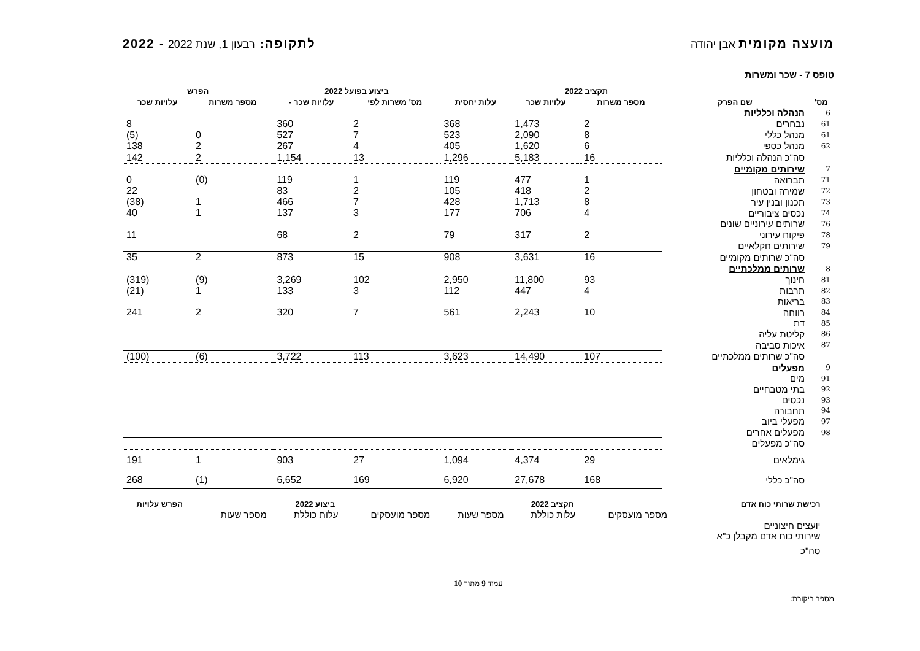מועצה מקומית אבן יהודה לתקופה: רבעון 1, שנת 2022 - 2022
טופס 7 - שכר ומשרות
| | | תקציב 2022 | | | ביצוע בפועל 2022 | | הפרש | |
| --- | --- | --- | --- | --- | --- | --- | --- | --- |
| מס' | שם הפרק | מספר משרות | עלויות שכר | עלות יחסית | מס' משרות לפי | עלויות שכר - | מספר משרות | עלויות שכר |
| 6 | הנהלה וכלליות | | | | | | | |
| 61 | נבחרים | 2 | 1,473 | 368 | 2 | 360 | | 8 |
| 61 | מנהל כללי | 8 | 2,090 | 523 | 7 | 527 | 0 | (5) |
| 62 | מנהל כספי | 6 | 1,620 | 405 | 4 | 267 | 2 | 138 |
| | סה"כ הנהלה וכלליות | 16 | 5,183 | 1,296 | 13 | 1,154 | 2 | 142 |
| 7 | שירותים מקומיים | | | | | | | |
| 71 | תברואה | 1 | 477 | 119 | 1 | 119 | (0) | 0 |
| 72 | שמירה ובטחון | 2 | 418 | 105 | 2 | 83 | | 22 |
| 73 | תכנון ובנין עיר | 8 | 1,713 | 428 | 7 | 466 | 1 | (38) |
| 74 | נכסים ציבוריים | 4 | 706 | 177 | 3 | 137 | 1 | 40 |
| 76 | שרותים עירוניים שונים | | | | | | | |
| 78 | פיקוח עירוני | 2 | 317 | 79 | 2 | 68 | | 11 |
| 79 | שירותים חקלאיים | | | | | | | |
| | סה"כ שרותים מקומיים | 16 | 3,631 | 908 | 15 | 873 | 2 | 35 |
| 8 | שרותים ממלכתיים | | | | | | | |
| 81 | חינוך | 93 | 11,800 | 2,950 | 102 | 3,269 | (9) | (319) |
| 82 | תרבות | 4 | 447 | 112 | 3 | 133 | 1 | (21) |
| 83 | בריאות | | | | | | | |
| 84 | רווחה | 10 | 2,243 | 561 | 7 | 320 | 2 | 241 |
| 85 | דת | | | | | | | |
| 86 | קליטת עליה | | | | | | | |
| 87 | איכות סביבה | | | | | | | |
| | סה"כ שרותים ממלכתיים | 107 | 14,490 | 3,623 | 113 | 3,722 | (6) | (100) |
| 9 | מפעלים | | | | | | | |
| 91 | מים | | | | | | | |
| 92 | בתי מטבחיים | | | | | | | |
| 93 | נכסים | | | | | | | |
| 94 | תחבורה | | | | | | | |
| 97 | מפעלי ביוב | | | | | | | |
| 98 | מפעלים אחרים | | | | | | | |
| | סה"כ מפעלים | | | | | | | |
| | גימלאים | 29 | 4,374 | 1,094 | 27 | 903 | 1 | 191 |
| | סה"כ כללי | 168 | 27,678 | 6,920 | 169 | 6,652 | (1) | 268 |
| | רכישת שרותי כוח אדם | תקציב 2022 | | | ביצוע 2022 | | | הפרש עלויות |
| --- | --- | --- | --- | --- | --- | --- | --- | --- |
| | | מספר מועסקים | עלות כוללת | מספר שעות | מספר מועסקים | עלות כוללת | מספר שעות | |
| | יועצים חיצוניים | | | | | | | |
| | שירותי כוח אדם מקבלן כ"א | | | | | | | |
| | סה"כ | | | | | | | |
עמוד 9 מתוך 10
מספר ביקורת: